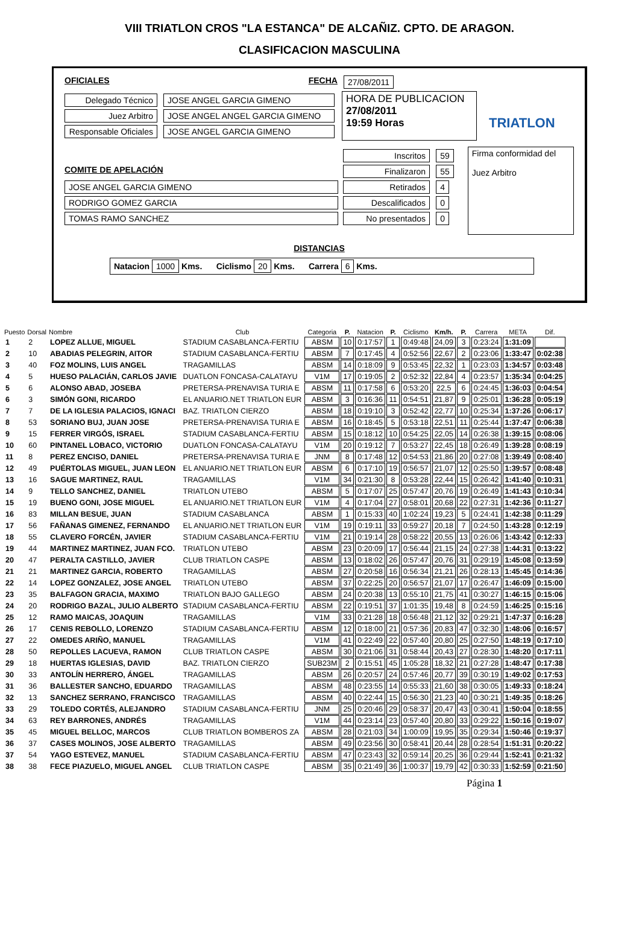VIII TRIATLON CROS "LA ESTANCA" DE ALCAÑIZ. CPTO. DE ARAGON.
CLASIFICACION MASCULINA
OFICIALES FECHA 27/08/2011
Delegado Técnico JOSE ANGEL GARCIA GIMENO
Juez Arbitro JOSE ANGEL ANGEL GARCIA GIMENO
Responsable Oficiales JOSE ANGEL GARCIA GIMENO
HORA DE PUBLICACION
27/08/2011
19:59 Horas
TRIATLON
COMITE DE APELACIÓN
JOSE ANGEL GARCIA GIMENO
RODRIGO GOMEZ GARCIA
TOMAS RAMO SANCHEZ
Inscritos 59
Finalizaron 55
Retirados 4
Descalificados 0
No presentados 0
Firma conformidad del
Juez Arbitro
DISTANCIAS
Natacion 1000 Kms. Ciclismo 20 Kms. Carrera 6 Kms.
| Puesto | Dorsal | Nombre | Club | Categoria | P. | Natacion | P. | Ciclismo | Km/h. | P. | Carrera | META | Dif. |
| --- | --- | --- | --- | --- | --- | --- | --- | --- | --- | --- | --- | --- | --- |
| 1 | 2 | LOPEZ ALLUE, MIGUEL | STADIUM CASABLANCA-FERTIU | ABSM | 10 | 0:17:57 | 1 | 0:49:48 | 24,09 | 3 | 0:23:24 | 1:31:09 | |
| 2 | 10 | ABADIAS PELEGRIN, AITOR | STADIUM CASABLANCA-FERTIU | ABSM | 7 | 0:17:45 | 4 | 0:52:56 | 22,67 | 2 | 0:23:06 | 1:33:47 | 0:02:38 |
| 3 | 40 | FOZ MOLINS, LUIS ANGEL | TRAGAMILLAS | ABSM | 14 | 0:18:09 | 9 | 0:53:45 | 22,32 | 1 | 0:23:03 | 1:34:57 | 0:03:48 |
| 4 | 5 | HUESO PALACIÁN, CARLOS JAVIE | DUATLON FONCASA-CALATAYU | V1M | 17 | 0:19:05 | 2 | 0:52:32 | 22,84 | 4 | 0:23:57 | 1:35:34 | 0:04:25 |
| 5 | 6 | ALONSO ABAD, JOSEBA | PRETERSA-PRENAVISA TURIA E | ABSM | 11 | 0:17:58 | 6 | 0:53:20 | 22,5 | 6 | 0:24:45 | 1:36:03 | 0:04:54 |
| 6 | 3 | SIMÓN GONI, RICARDO | EL ANUARIO.NET TRIATLON EUR | ABSM | 3 | 0:16:36 | 11 | 0:54:51 | 21,87 | 9 | 0:25:01 | 1:36:28 | 0:05:19 |
| 7 | 7 | DE LA IGLESIA PALACIOS, IGNACI | BAZ. TRIATLON CIERZO | ABSM | 18 | 0:19:10 | 3 | 0:52:42 | 22,77 | 10 | 0:25:34 | 1:37:26 | 0:06:17 |
| 8 | 53 | SORIANO BUJ, JUAN JOSE | PRETERSA-PRENAVISA TURIA E | ABSM | 16 | 0:18:45 | 5 | 0:53:18 | 22,51 | 11 | 0:25:44 | 1:37:47 | 0:06:38 |
| 9 | 15 | FERRER VIRGÓS, ISRAEL | STADIUM CASABLANCA-FERTIU | ABSM | 15 | 0:18:12 | 10 | 0:54:25 | 22,05 | 14 | 0:26:38 | 1:39:15 | 0:08:06 |
| 10 | 60 | PINTANEL LOBACO, VICTORIO | DUATLON FONCASA-CALATAYU | V1M | 20 | 0:19:12 | 7 | 0:53:27 | 22,45 | 18 | 0:26:49 | 1:39:28 | 0:08:19 |
| 11 | 8 | PEREZ ENCISO, DANIEL | PRETERSA-PRENAVISA TURIA E | JNM | 8 | 0:17:48 | 12 | 0:54:53 | 21,86 | 20 | 0:27:08 | 1:39:49 | 0:08:40 |
| 12 | 49 | PUÉRTOLAS MIGUEL, JUAN LEON | EL ANUARIO.NET TRIATLON EUR | ABSM | 6 | 0:17:10 | 19 | 0:56:57 | 21,07 | 12 | 0:25:50 | 1:39:57 | 0:08:48 |
| 13 | 16 | SAGUE MARTINEZ, RAUL | TRAGAMILLAS | V1M | 34 | 0:21:30 | 8 | 0:53:28 | 22,44 | 15 | 0:26:42 | 1:41:40 | 0:10:31 |
| 14 | 9 | TELLO SANCHEZ, DANIEL | TRIATLON UTEBO | ABSM | 5 | 0:17:07 | 25 | 0:57:47 | 20,76 | 19 | 0:26:49 | 1:41:43 | 0:10:34 |
| 15 | 19 | BUENO GONI, JOSE MIGUEL | EL ANUARIO.NET TRIATLON EUR | V1M | 4 | 0:17:04 | 27 | 0:58:01 | 20,68 | 22 | 0:27:31 | 1:42:36 | 0:11:27 |
| 16 | 83 | MILLAN BESUE, JUAN | STADIUM CASABLANCA | ABSM | 1 | 0:15:33 | 40 | 1:02:24 | 19,23 | 5 | 0:24:41 | 1:42:38 | 0:11:29 |
| 17 | 56 | FAÑANAS GIMENEZ, FERNANDO | EL ANUARIO.NET TRIATLON EUR | V1M | 19 | 0:19:11 | 33 | 0:59:27 | 20,18 | 7 | 0:24:50 | 1:43:28 | 0:12:19 |
| 18 | 55 | CLAVERO FORCÉN, JAVIER | STADIUM CASABLANCA-FERTIU | V1M | 21 | 0:19:14 | 28 | 0:58:22 | 20,55 | 13 | 0:26:06 | 1:43:42 | 0:12:33 |
| 19 | 44 | MARTINEZ MARTINEZ, JUAN FCO. | TRIATLON UTEBO | ABSM | 23 | 0:20:09 | 17 | 0:56:44 | 21,15 | 24 | 0:27:38 | 1:44:31 | 0:13:22 |
| 20 | 47 | PERALTA CASTILLO, JAVIER | CLUB TRIATLON CASPE | ABSM | 13 | 0:18:02 | 26 | 0:57:47 | 20,76 | 31 | 0:29:19 | 1:45:08 | 0:13:59 |
| 21 | 21 | MARTINEZ GARCIA, ROBERTO | TRAGAMILLAS | ABSM | 27 | 0:20:58 | 16 | 0:56:34 | 21,21 | 26 | 0:28:13 | 1:45:45 | 0:14:36 |
| 22 | 14 | LOPEZ GONZALEZ, JOSE ANGEL | TRIATLON UTEBO | ABSM | 37 | 0:22:25 | 20 | 0:56:57 | 21,07 | 17 | 0:26:47 | 1:46:09 | 0:15:00 |
| 23 | 35 | BALFAGON GRACIA, MAXIMO | TRIATLON BAJO GALLEGO | ABSM | 24 | 0:20:38 | 13 | 0:55:10 | 21,75 | 41 | 0:30:27 | 1:46:15 | 0:15:06 |
| 24 | 20 | RODRIGO BAZAL, JULIO ALBERTO | STADIUM CASABLANCA-FERTIU | ABSM | 22 | 0:19:51 | 37 | 1:01:35 | 19,48 | 8 | 0:24:59 | 1:46:25 | 0:15:16 |
| 25 | 12 | RAMO MAICAS, JOAQUIN | TRAGAMILLAS | V1M | 33 | 0:21:28 | 18 | 0:56:48 | 21,12 | 32 | 0:29:21 | 1:47:37 | 0:16:28 |
| 26 | 17 | CENIS REBOLLO, LORENZO | STADIUM CASABLANCA-FERTIU | ABSM | 12 | 0:18:00 | 21 | 0:57:36 | 20,83 | 47 | 0:32:30 | 1:48:06 | 0:16:57 |
| 27 | 22 | OMEDES ARIÑO, MANUEL | TRAGAMILLAS | V1M | 41 | 0:22:49 | 22 | 0:57:40 | 20,80 | 25 | 0:27:50 | 1:48:19 | 0:17:10 |
| 28 | 50 | REPOLLES LACUEVA, RAMON | CLUB TRIATLON CASPE | ABSM | 30 | 0:21:06 | 31 | 0:58:44 | 20,43 | 27 | 0:28:30 | 1:48:20 | 0:17:11 |
| 29 | 18 | HUERTAS IGLESIAS, DAVID | BAZ. TRIATLON CIERZO | SUB23M | 2 | 0:15:51 | 45 | 1:05:28 | 18,32 | 21 | 0:27:28 | 1:48:47 | 0:17:38 |
| 30 | 33 | ANTOLÍN HERRERO, ÁNGEL | TRAGAMILLAS | ABSM | 26 | 0:20:57 | 24 | 0:57:46 | 20,77 | 39 | 0:30:19 | 1:49:02 | 0:17:53 |
| 31 | 36 | BALLESTER SANCHO, EDUARDO | TRAGAMILLAS | ABSM | 48 | 0:23:55 | 14 | 0:55:33 | 21,60 | 38 | 0:30:05 | 1:49:33 | 0:18:24 |
| 32 | 13 | SANCHEZ SERRANO, FRANCISCO | TRAGAMILLAS | ABSM | 40 | 0:22:44 | 15 | 0:56:30 | 21,23 | 40 | 0:30:21 | 1:49:35 | 0:18:26 |
| 33 | 29 | TOLEDO CORTÉS, ALEJANDRO | STADIUM CASABLANCA-FERTIU | JNM | 25 | 0:20:46 | 29 | 0:58:37 | 20,47 | 43 | 0:30:41 | 1:50:04 | 0:18:55 |
| 34 | 63 | REY BARRONES, ANDRÉS | TRAGAMILLAS | V1M | 44 | 0:23:14 | 23 | 0:57:40 | 20,80 | 33 | 0:29:22 | 1:50:16 | 0:19:07 |
| 35 | 45 | MIGUEL BELLOC, MARCOS | CLUB TRIATLON BOMBEROS ZA | ABSM | 28 | 0:21:03 | 34 | 1:00:09 | 19,95 | 35 | 0:29:34 | 1:50:46 | 0:19:37 |
| 36 | 37 | CASES MOLINOS, JOSE ALBERTO | TRAGAMILLAS | ABSM | 49 | 0:23:56 | 30 | 0:58:41 | 20,44 | 28 | 0:28:54 | 1:51:31 | 0:20:22 |
| 37 | 54 | YAGO ESTEVEZ, MANUEL | STADIUM CASABLANCA-FERTIU | ABSM | 47 | 0:23:43 | 32 | 0:59:14 | 20,25 | 36 | 0:29:44 | 1:52:41 | 0:21:32 |
| 38 | 38 | FECE PIAZUELO, MIGUEL ANGEL | CLUB TRIATLON CASPE | ABSM | 35 | 0:21:49 | 36 | 1:00:37 | 19,79 | 42 | 0:30:33 | 1:52:59 | 0:21:50 |
Página 1